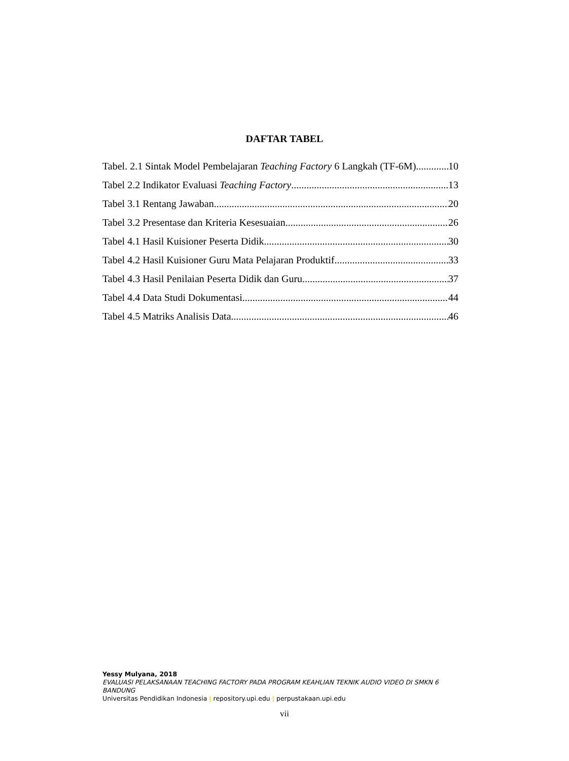DAFTAR TABEL
Tabel. 2.1 Sintak Model Pembelajaran Teaching Factory 6 Langkah (TF-6M) 10
Tabel 2.2 Indikator Evaluasi Teaching Factory 13
Tabel 3.1 Rentang Jawaban 20
Tabel 3.2 Presentase dan Kriteria Kesesuaian 26
Tabel 4.1 Hasil Kuisioner Peserta Didik 30
Tabel 4.2 Hasil Kuisioner Guru Mata Pelajaran Produktif 33
Tabel 4.3 Hasil Penilaian Peserta Didik dan Guru 37
Tabel 4.4 Data Studi Dokumentasi 44
Tabel 4.5 Matriks Analisis Data 46
Yessy Mulyana, 2018
EVALUASI PELAKSANAAN TEACHING FACTORY PADA PROGRAM KEAHLIAN TEKNIK AUDIO VIDEO DI SMKN 6 BANDUNG
Universitas Pendidikan Indonesia | repository.upi.edu | perpustakaan.upi.edu
vii